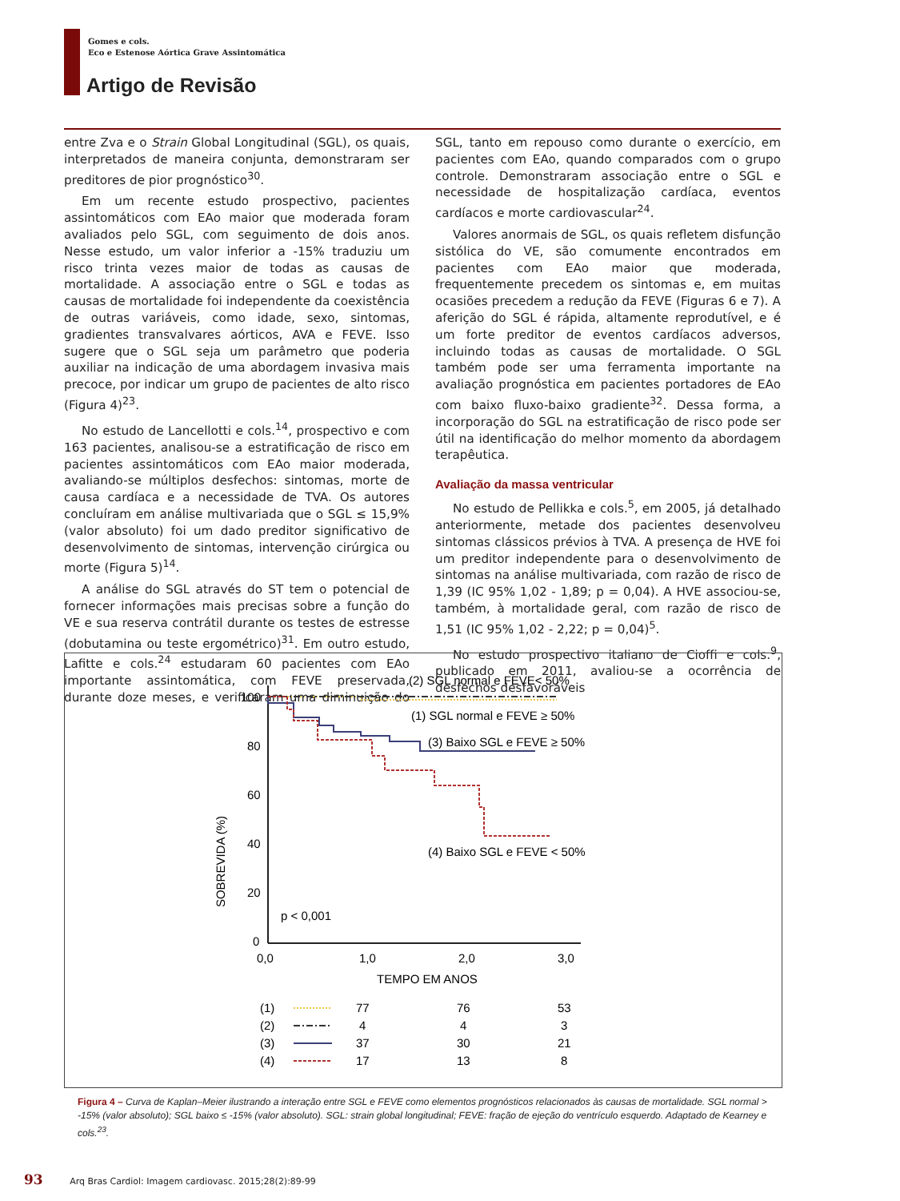Gomes e cols.
Eco e Estenose Aórtica Grave Assintomática
Artigo de Revisão
entre Zva e o Strain Global Longitudinal (SGL), os quais, interpretados de maneira conjunta, demonstraram ser preditores de pior prognóstico<sup>30</sup>.
Em um recente estudo prospectivo, pacientes assintomáticos com EAo maior que moderada foram avaliados pelo SGL, com seguimento de dois anos. Nesse estudo, um valor inferior a -15% traduziu um risco trinta vezes maior de todas as causas de mortalidade. A associação entre o SGL e todas as causas de mortalidade foi independente da coexistência de outras variáveis, como idade, sexo, sintomas, gradientes transvalvares aórticos, AVA e FEVE. Isso sugere que o SGL seja um parâmetro que poderia auxiliar na indicação de uma abordagem invasiva mais precoce, por indicar um grupo de pacientes de alto risco (Figura 4)<sup>23</sup>.
No estudo de Lancellotti e cols.<sup>14</sup>, prospectivo e com 163 pacientes, analisou-se a estratificação de risco em pacientes assintomáticos com EAo maior moderada, avaliando-se múltiplos desfechos: sintomas, morte de causa cardíaca e a necessidade de TVA. Os autores concluíram em análise multivariada que o SGL ≤ 15,9% (valor absoluto) foi um dado preditor significativo de desenvolvimento de sintomas, intervenção cirúrgica ou morte (Figura 5)<sup>14</sup>.
A análise do SGL através do ST tem o potencial de fornecer informações mais precisas sobre a função do VE e sua reserva contrátil durante os testes de estresse (dobutamina ou teste ergométrico)<sup>31</sup>. Em outro estudo, Lafitte e cols.<sup>24</sup> estudaram 60 pacientes com EAo importante assintomática, com FEVE preservada, durante doze meses, e verificaram uma diminuição do SGL, tanto em repouso como durante o exercício, em pacientes com EAo, quando comparados com o grupo controle. Demonstraram associação entre o SGL e necessidade de hospitalização cardíaca, eventos cardíacos e morte cardiovascular<sup>24</sup>.
Valores anormais de SGL, os quais refletem disfunção sistólica do VE, são comumente encontrados em pacientes com EAo maior que moderada, frequentemente precedem os sintomas e, em muitas ocasiões precedem a redução da FEVE (Figuras 6 e 7). A aferição do SGL é rápida, altamente reprodutível, e é um forte preditor de eventos cardíacos adversos, incluindo todas as causas de mortalidade. O SGL também pode ser uma ferramenta importante na avaliação prognóstica em pacientes portadores de EAo com baixo fluxo-baixo gradiente<sup>32</sup>. Dessa forma, a incorporação do SGL na estratificação de risco pode ser útil na identificação do melhor momento da abordagem terapêutica.
Avaliação da massa ventricular
No estudo de Pellikka e cols.<sup>5</sup>, em 2005, já detalhado anteriormente, metade dos pacientes desenvolveu sintomas clássicos prévios à TVA. A presença de HVE foi um preditor independente para o desenvolvimento de sintomas na análise multivariada, com razão de risco de 1,39 (IC 95% 1,02 - 1,89; p = 0,04). A HVE associou-se, também, à mortalidade geral, com razão de risco de 1,51 (IC 95% 1,02 - 2,22; p = 0,04)<sup>5</sup>.
No estudo prospectivo italiano de Cioffi e cols.<sup>9</sup>, publicado em 2011, avaliou-se a ocorrência de desfechos desfavoráveis
100
80
60
40
20
0
0,0
1,0
2,0
3,0
TEMPO EM ANOS
SOBREVIDA (%)
p < 0,001
(2) SGL normal e FEVE< 50%
(1) SGL normal e FEVE ≥ 50%
(3) Baixo SGL e FEVE ≥ 50%
(4) Baixo SGL e FEVE < 50%
(1)
77
76
53
(2)
4
4
3
(3)
37
30
21
(4)
17
13
8
Figura 4 – Curva de Kaplan–Meier ilustrando a interação entre SGL e FEVE como elementos prognósticos relacionados às causas de mortalidade. SGL normal > -15% (valor absoluto); SGL baixo ≤ -15% (valor absoluto). SGL: strain global longitudinal; FEVE: fração de ejeção do ventrículo esquerdo. Adaptado de Kearney e cols.<sup>23</sup>.
93 Arq Bras Cardiol: Imagem cardiovasc. 2015;28(2):89-99